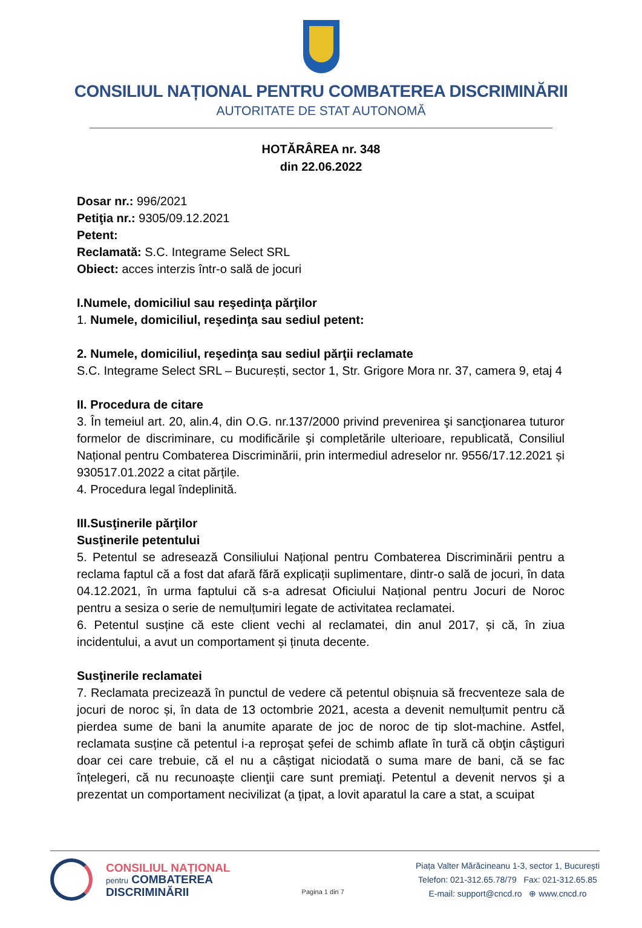CONSILIUL NAȚIONAL PENTRU COMBATEREA DISCRIMINĂRII
AUTORITATE DE STAT AUTONOMĂ
HOTĂRÂREA nr. 348
din 22.06.2022
Dosar nr.: 996/2021
Petiţia nr.: 9305/09.12.2021
Petent:
Reclamată: S.C. Integrame Select SRL
Obiect: acces interzis într-o sală de jocuri
I.Numele, domiciliul sau reşedinţa părţilor
1. Numele, domiciliul, reşedinţa sau sediul petent:
2. Numele, domiciliul, reşedinţa sau sediul părţii reclamate
S.C. Integrame Select SRL – București, sector 1, Str. Grigore Mora nr. 37, camera 9, etaj 4
II. Procedura de citare
3. În temeiul art. 20, alin.4, din O.G. nr.137/2000 privind prevenirea şi sancţionarea tuturor formelor de discriminare, cu modificările şi completările ulterioare, republicată, Consiliul Național pentru Combaterea Discriminării, prin intermediul adreselor nr. 9556/17.12.2021 și 930517.01.2022 a citat părțile.
4. Procedura legal îndeplinită.
III.Susţinerile părţilor
Susţinerile petentului
5. Petentul se adresează Consiliului Național pentru Combaterea Discriminării pentru a reclama faptul că a fost dat afară fără explicații suplimentare, dintr-o sală de jocuri, în data 04.12.2021, în urma faptului că s-a adresat Oficiului Național pentru Jocuri de Noroc pentru a sesiza o serie de nemulțumiri legate de activitatea reclamatei.
6. Petentul susține că este client vechi al reclamatei, din anul 2017, și că, în ziua incidentului, a avut un comportament și ținuta decente.
Susţinerile reclamatei
7. Reclamata precizează în punctul de vedere că petentul obișnuia să frecventeze sala de jocuri de noroc și, în data de 13 octombrie 2021, acesta a devenit nemulțumit pentru că pierdea sume de bani la anumite aparate de joc de noroc de tip slot-machine. Astfel, reclamata susține că petentul i-a reproşat şefei de schimb aflate în tură că obţin câştiguri doar cei care trebuie, că el nu a câștigat niciodată o suma mare de bani, că se fac înțelegeri, că nu recunoaște clienţii care sunt premiaţi. Petentul a devenit nervos şi a prezentat un comportament necivilizat (a ţipat, a lovit aparatul la care a stat, a scuipat
CONSILIUL NAȚIONAL
pentru COMBATEREA
DISCRIMINĂRII
Pagina 1 din 7
Piața Valter Mărăcineanu 1-3, sector 1, București
Telefon: 021-312.65.78/79 Fax: 021-312.65.85
E-mail: support@cncd.ro ⊕ www.cncd.ro